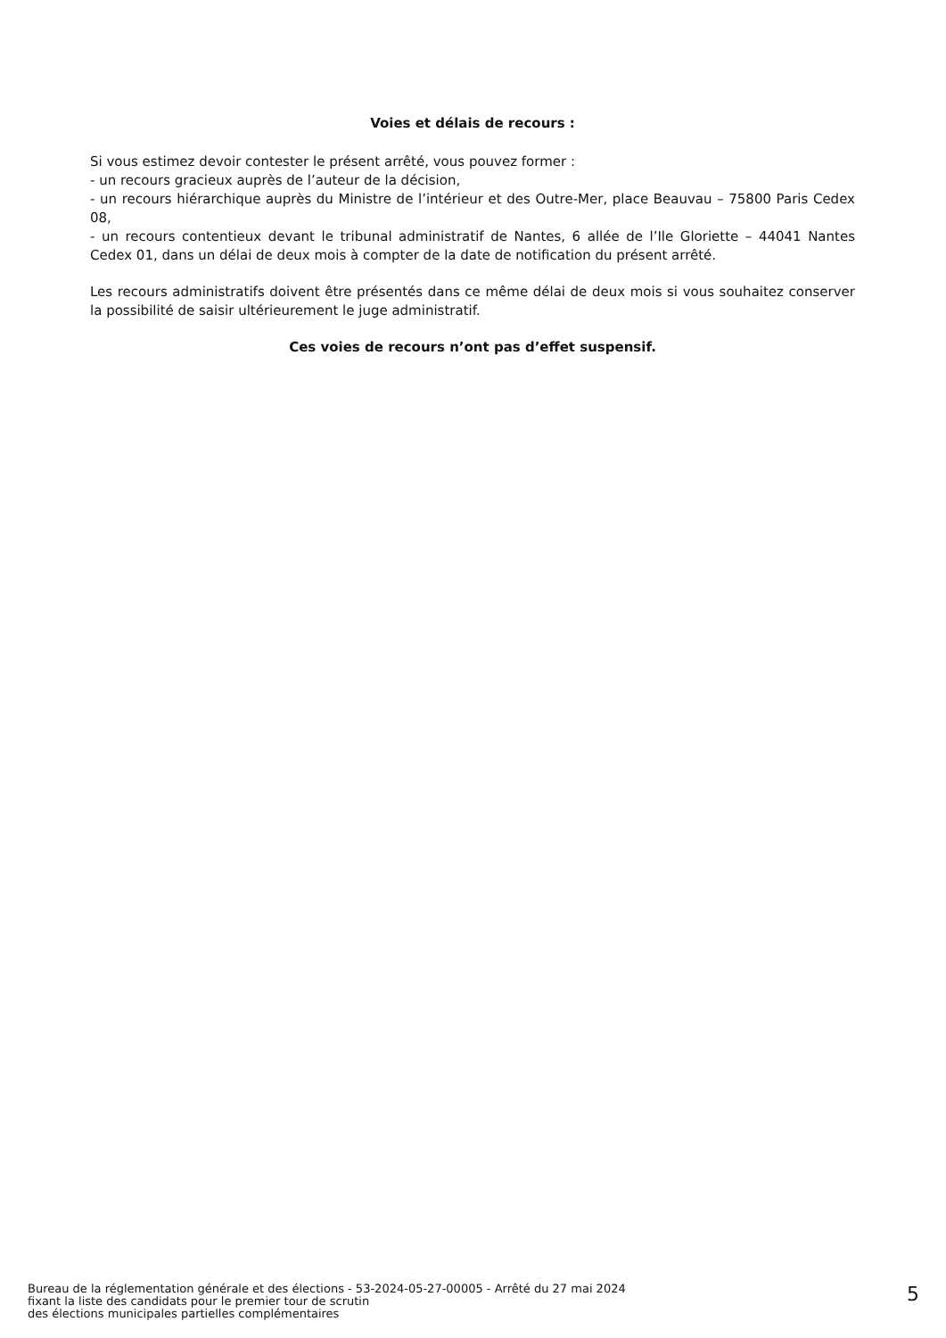Voies et délais de recours :
Si vous estimez devoir contester le présent arrêté, vous pouvez former :
- un recours gracieux auprès de l’auteur de la décision,
- un recours hiérarchique auprès du Ministre de l’intérieur et des Outre-Mer, place Beauvau – 75800 Paris Cedex 08,
- un recours contentieux devant le tribunal administratif de Nantes, 6 allée de l’Ile Gloriette – 44041 Nantes Cedex 01, dans un délai de deux mois à compter de la date de notification du présent arrêté.
Les recours administratifs doivent être présentés dans ce même délai de deux mois si vous souhaitez conserver la possibilité de saisir ultérieurement le juge administratif.
Ces voies de recours n’ont pas d’effet suspensif.
Bureau de la réglementation générale et des élections - 53-2024-05-27-00005 - Arrêté du 27 mai 2024
fixant la liste des candidats pour le premier tour de scrutin
des élections municipales partielles complémentaires
5